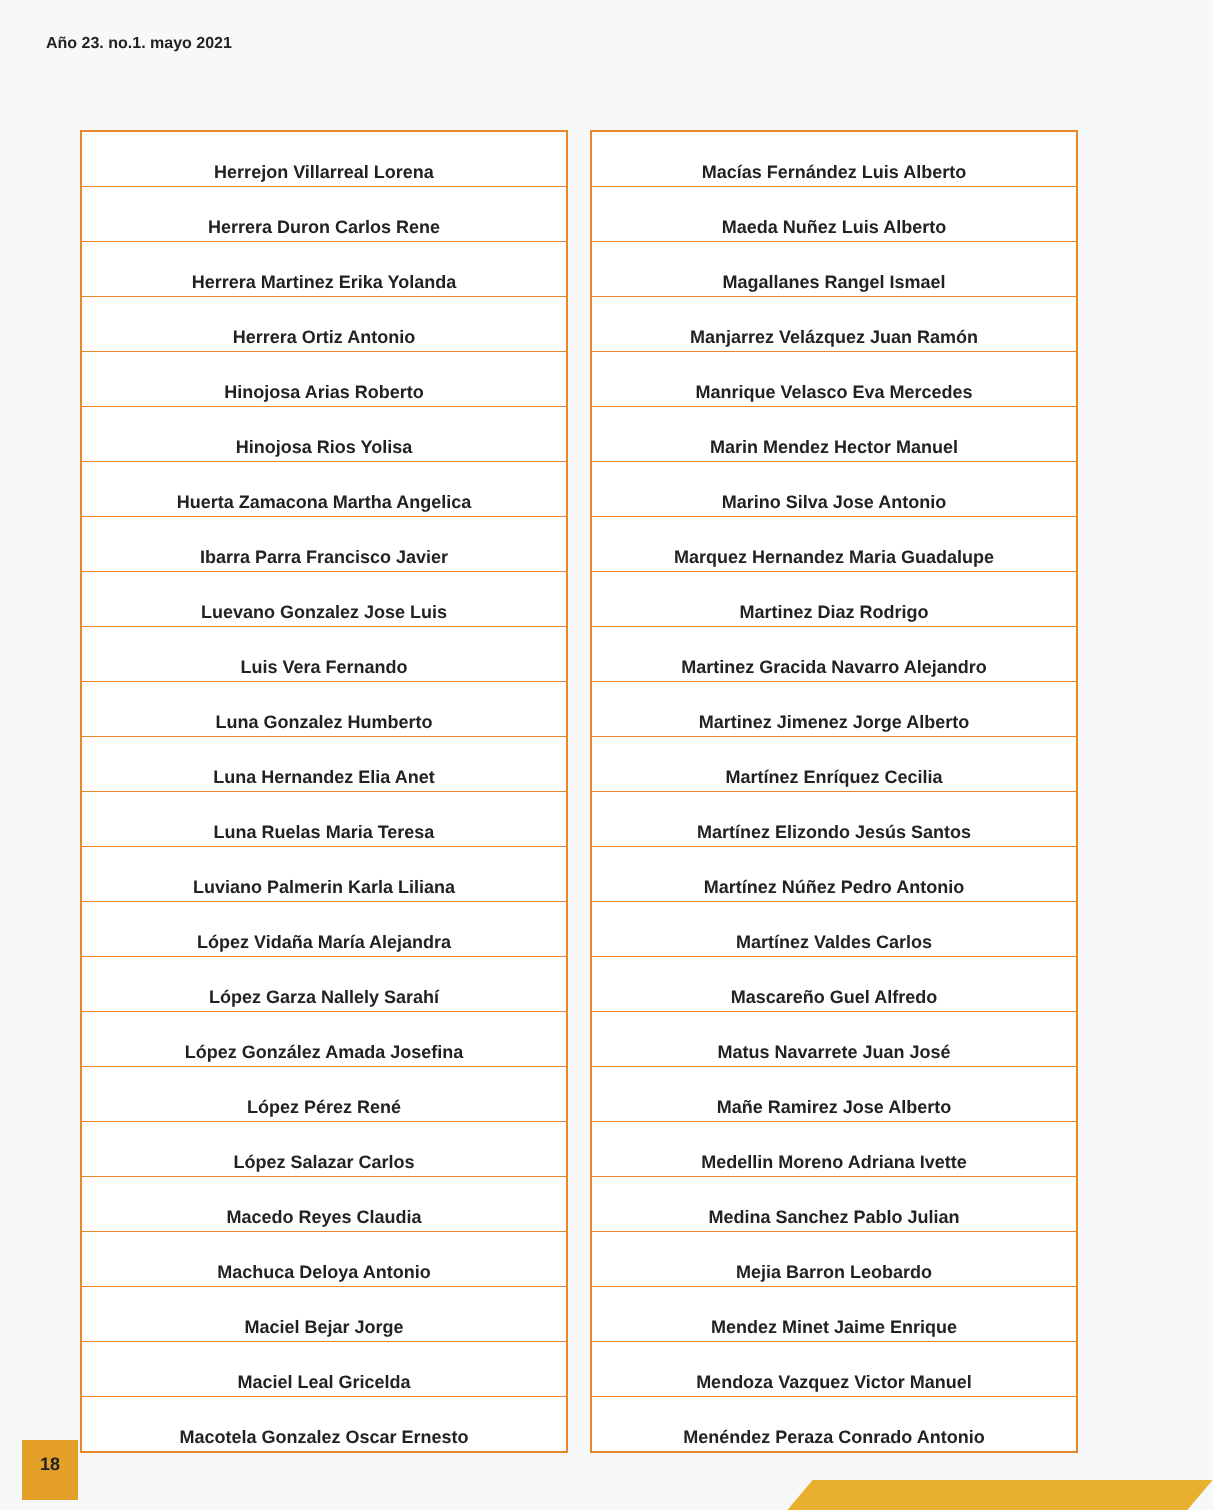Año 23. no.1. mayo 2021
| Herrejon Villarreal Lorena |
| Herrera Duron Carlos Rene |
| Herrera Martinez Erika Yolanda |
| Herrera Ortiz Antonio |
| Hinojosa Arias Roberto |
| Hinojosa Rios Yolisa |
| Huerta Zamacona Martha Angelica |
| Ibarra Parra Francisco Javier |
| Luevano Gonzalez Jose Luis |
| Luis Vera Fernando |
| Luna Gonzalez Humberto |
| Luna Hernandez Elia Anet |
| Luna Ruelas Maria Teresa |
| Luviano Palmerin Karla Liliana |
| López Vidaña María Alejandra |
| López Garza Nallely Sarahí |
| López González Amada Josefina |
| López Pérez René |
| López Salazar Carlos |
| Macedo Reyes Claudia |
| Machuca Deloya Antonio |
| Maciel Bejar Jorge |
| Maciel Leal Gricelda |
| Macotela Gonzalez Oscar Ernesto |
| Macías Fernández Luis Alberto |
| Maeda Nuñez Luis Alberto |
| Magallanes Rangel Ismael |
| Manjarrez Velázquez Juan Ramón |
| Manrique Velasco Eva Mercedes |
| Marin Mendez Hector Manuel |
| Marino Silva Jose Antonio |
| Marquez Hernandez Maria Guadalupe |
| Martinez Diaz Rodrigo |
| Martinez Gracida Navarro Alejandro |
| Martinez Jimenez Jorge Alberto |
| Martínez Enríquez Cecilia |
| Martínez Elizondo Jesús Santos |
| Martínez Núñez Pedro Antonio |
| Martínez Valdes Carlos |
| Mascareño Guel Alfredo |
| Matus Navarrete Juan José |
| Mañe Ramirez Jose Alberto |
| Medellin Moreno Adriana Ivette |
| Medina Sanchez Pablo Julian |
| Mejia Barron Leobardo |
| Mendez Minet Jaime Enrique |
| Mendoza Vazquez Victor Manuel |
| Menéndez Peraza Conrado Antonio |
18